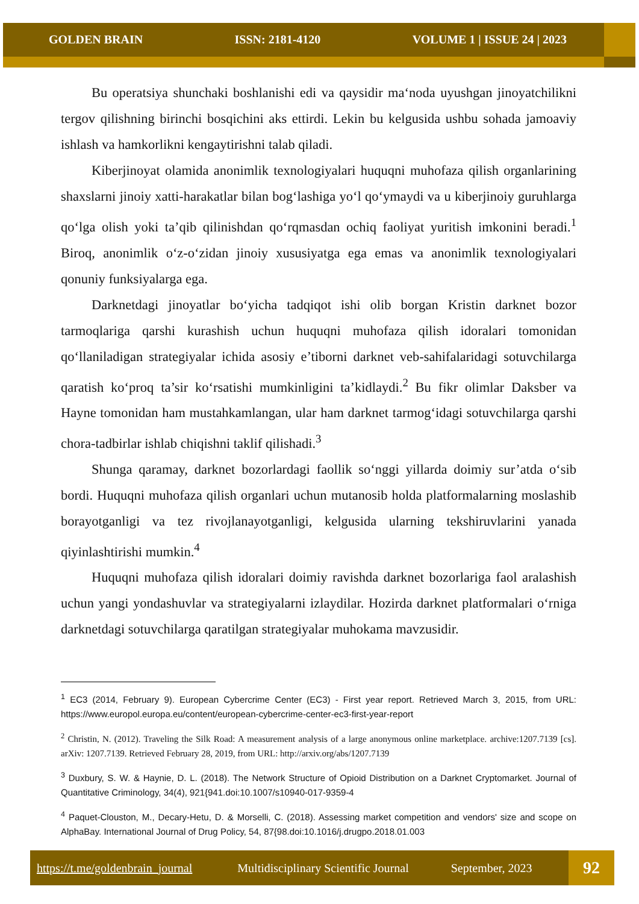GOLDEN BRAIN ISSN: 2181-4120 VOLUME 1 | ISSUE 24 | 2023
Bu operatsiya shunchaki boshlanishi edi va qaysidir ma‘noda uyushgan jinoyatchilikni tergov qilishning birinchi bosqichini aks ettirdi. Lekin bu kelgusida ushbu sohada jamoaviy ishlash va hamkorlikni kengaytirishni talab qiladi.
Kiberjinoyat olamida anonimlik texnologiyalari huquqni muhofaza qilish organlarining shaxslarni jinoiy xatti-harakatlar bilan bog‘lashiga yo‘l qo‘ymaydi va u kiberjinoiy guruhlarga qo‘lga olish yoki ta’qib qilinishdan qo‘rqmasdan ochiq faoliyat yuritish imkonini beradi.<sup>1</sup> Biroq, anonimlik o‘z-o‘zidan jinoiy xususiyatga ega emas va anonimlik texnologiyalari qonuniy funksiyalarga ega.
Darknetdagi jinoyatlar bo‘yicha tadqiqot ishi olib borgan Kristin darknet bozor tarmoqlariga qarshi kurashish uchun huquqni muhofaza qilish idoralari tomonidan qo‘llaniladigan strategiyalar ichida asosiy e’tiborni darknet veb-sahifalaridagi sotuvchilarga qaratish ko‘proq ta’sir ko‘rsatishi mumkinligini ta’kidlaydi.<sup>2</sup> Bu fikr olimlar Daksber va Hayne tomonidan ham mustahkamlangan, ular ham darknet tarmog‘idagi sotuvchilarga qarshi chora-tadbirlar ishlab chiqishni taklif qilishadi.<sup>3</sup>
Shunga qaramay, darknet bozorlardagi faollik so‘nggi yillarda doimiy sur’atda o‘sib bordi. Huquqni muhofaza qilish organlari uchun mutanosib holda platformalarning moslashib borayotganligi va tez rivojlanayotganligi, kelgusida ularning tekshiruvlarini yanada qiyinlashtirishi mumkin.<sup>4</sup>
Huquqni muhofaza qilish idoralari doimiy ravishda darknet bozorlariga faol aralashish uchun yangi yondashuvlar va strategiyalarni izlaydilar. Hozirda darknet platformalari o‘rniga darknetdagi sotuvchilarga qaratilgan strategiyalar muhokama mavzusidir.
<sup>1</sup> EC3 (2014, February 9). European Cybercrime Center (EC3) - First year report. Retrieved March 3, 2015, from URL: https://www.europol.europa.eu/content/european-cybercrime-center-ec3-first-year-report
<sup>2</sup> Christin, N. (2012). Traveling the Silk Road: A measurement analysis of a large anonymous online marketplace. archive:1207.7139 [cs]. arXiv: 1207.7139. Retrieved February 28, 2019, from URL: http://arxiv.org/abs/1207.7139
<sup>3</sup> Duxbury, S. W. & Haynie, D. L. (2018). The Network Structure of Opioid Distribution on a Darknet Cryptomarket. Journal of Quantitative Criminology, 34(4), 921{941.doi:10.1007/s10940-017-9359-4
<sup>4</sup> Paquet-Clouston, M., Decary-Hetu, D. & Morselli, C. (2018). Assessing market competition and vendors' size and scope on AlphaBay. International Journal of Drug Policy, 54, 87{98.doi:10.1016/j.drugpo.2018.01.003
https://t.me/goldenbrain_journal Multidisciplinary Scientific Journal September, 2023
92